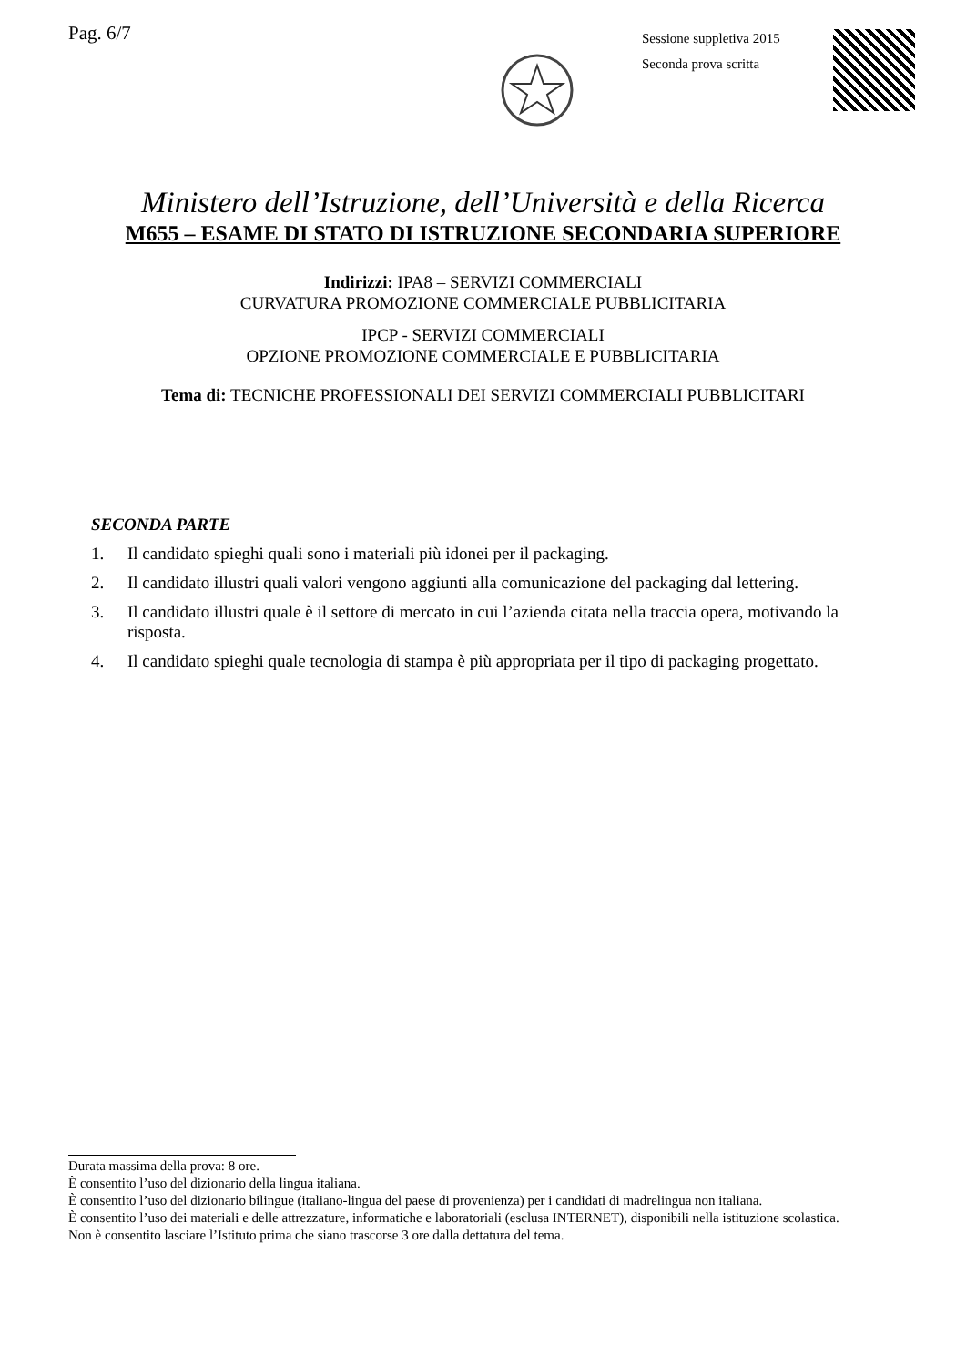Pag. 6/7
Sessione suppletiva 2015
Seconda prova scritta
Ministero dell’Istruzione, dell’Università e della Ricerca
M655 – ESAME DI STATO DI ISTRUZIONE SECONDARIA SUPERIORE
Indirizzi: IPA8 – SERVIZI COMMERCIALI
CURVATURA PROMOZIONE COMMERCIALE PUBBLICITARIA
IPCP - SERVIZI COMMERCIALI
OPZIONE PROMOZIONE COMMERCIALE E PUBBLICITARIA
Tema di: TECNICHE PROFESSIONALI DEI SERVIZI COMMERCIALI PUBBLICITARI
SECONDA PARTE
1. Il candidato spieghi quali sono i materiali più idonei per il packaging.
2. Il candidato illustri quali valori vengono aggiunti alla comunicazione del packaging dal lettering.
3. Il candidato illustri quale è il settore di mercato in cui l’azienda citata nella traccia opera, motivando la risposta.
4. Il candidato spieghi quale tecnologia di stampa è più appropriata per il tipo di packaging progettato.
Durata massima della prova: 8 ore.
È consentito l’uso del dizionario della lingua italiana.
È consentito l’uso del dizionario bilingue (italiano-lingua del paese di provenienza) per i candidati di madrelingua non italiana.
È consentito l’uso dei materiali e delle attrezzature, informatiche e laboratoriali (esclusa INTERNET), disponibili nella istituzione scolastica.
Non è consentito lasciare l’Istituto prima che siano trascorse 3 ore dalla dettatura del tema.